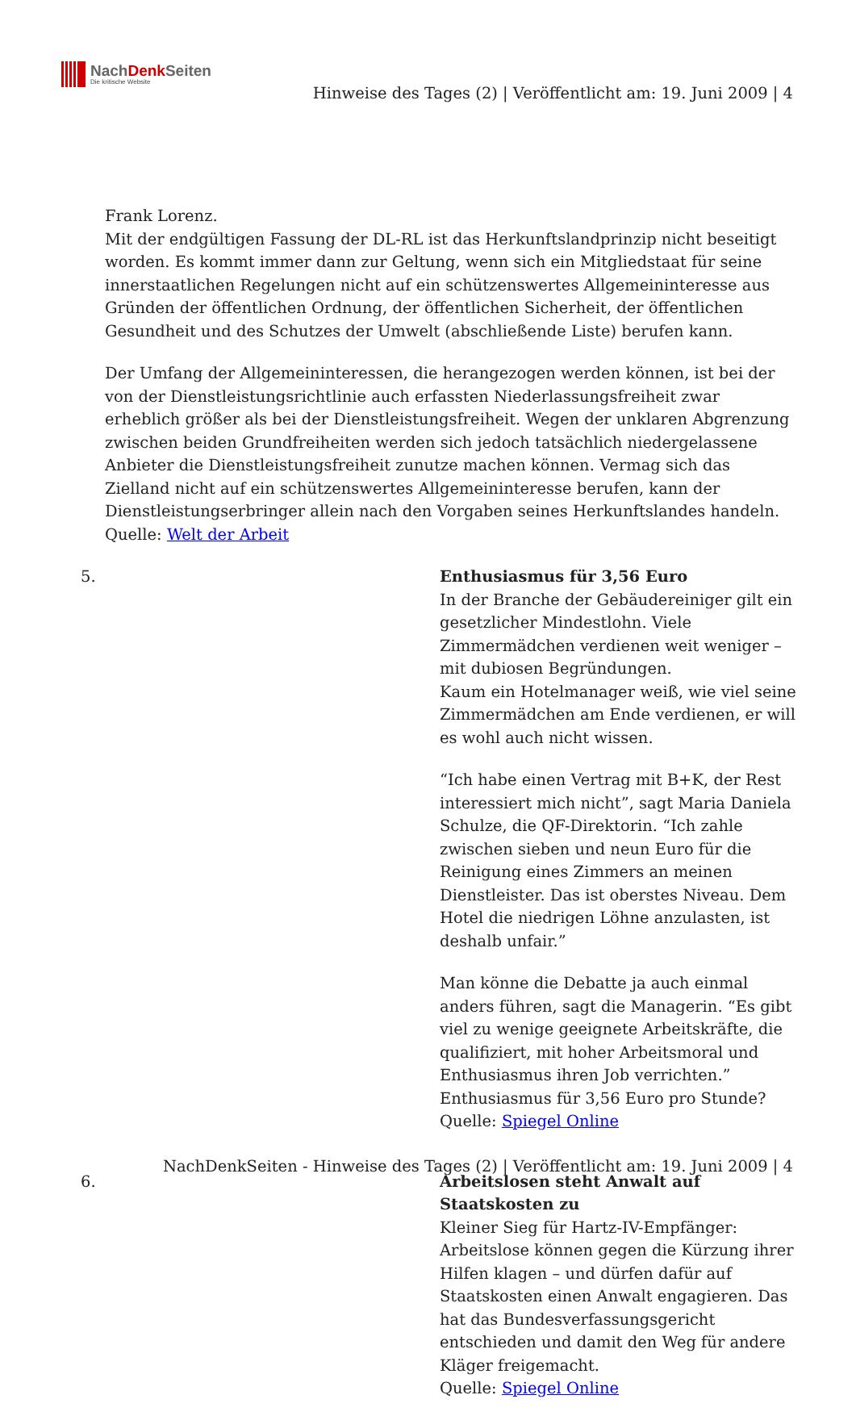NachDenk Seiten
Die kritische Website
Hinweise des Tages (2) | Veröffentlicht am: 19. Juni 2009 | 4
Frank Lorenz.
Mit der endgültigen Fassung der DL-RL ist das Herkunftslandprinzip nicht beseitigt worden. Es kommt immer dann zur Geltung, wenn sich ein Mitgliedstaat für seine innerstaatlichen Regelungen nicht auf ein schützenswertes Allgemeininteresse aus Gründen der öffentlichen Ordnung, der öffentlichen Sicherheit, der öffentlichen Gesundheit und des Schutzes der Umwelt (abschließende Liste) berufen kann.
Der Umfang der Allgemeininteressen, die herangezogen werden können, ist bei der von der Dienstleistungsrichtlinie auch erfassten Niederlassungsfreiheit zwar erheblich größer als bei der Dienstleistungsfreiheit. Wegen der unklaren Abgrenzung zwischen beiden Grundfreiheiten werden sich jedoch tatsächlich niedergelassene Anbieter die Dienstleistungsfreiheit zunutze machen können. Vermag sich das Zielland nicht auf ein schützenswertes Allgemeininteresse berufen, kann der Dienstleistungserbringer allein nach den Vorgaben seines Herkunftslandes handeln.
Quelle: Welt der Arbeit
5. Enthusiasmus für 3,56 Euro
In der Branche der Gebäudereiniger gilt ein gesetzlicher Mindestlohn. Viele Zimmermädchen verdienen weit weniger – mit dubiosen Begründungen.
Kaum ein Hotelmanager weiß, wie viel seine Zimmermädchen am Ende verdienen, er will es wohl auch nicht wissen.
“Ich habe einen Vertrag mit B+K, der Rest interessiert mich nicht”, sagt Maria Daniela Schulze, die QF-Direktorin. “Ich zahle zwischen sieben und neun Euro für die Reinigung eines Zimmers an meinen Dienstleister. Das ist oberstes Niveau. Dem Hotel die niedrigen Löhne anzulasten, ist deshalb unfair.”
Man könne die Debatte ja auch einmal anders führen, sagt die Managerin. “Es gibt viel zu wenige geeignete Arbeitskräfte, die qualifiziert, mit hoher Arbeitsmoral und Enthusiasmus ihren Job verrichten.” Enthusiasmus für 3,56 Euro pro Stunde?
Quelle: Spiegel Online
6. Arbeitslosen steht Anwalt auf Staatskosten zu
Kleiner Sieg für Hartz-IV-Empfänger: Arbeitslose können gegen die Kürzung ihrer Hilfen klagen – und dürfen dafür auf Staatskosten einen Anwalt engagieren. Das hat das Bundesverfassungsgericht entschieden und damit den Weg für andere Kläger freigemacht.
Quelle: Spiegel Online
NachDenkSeiten - Hinweise des Tages (2) | Veröffentlicht am: 19. Juni 2009 | 4